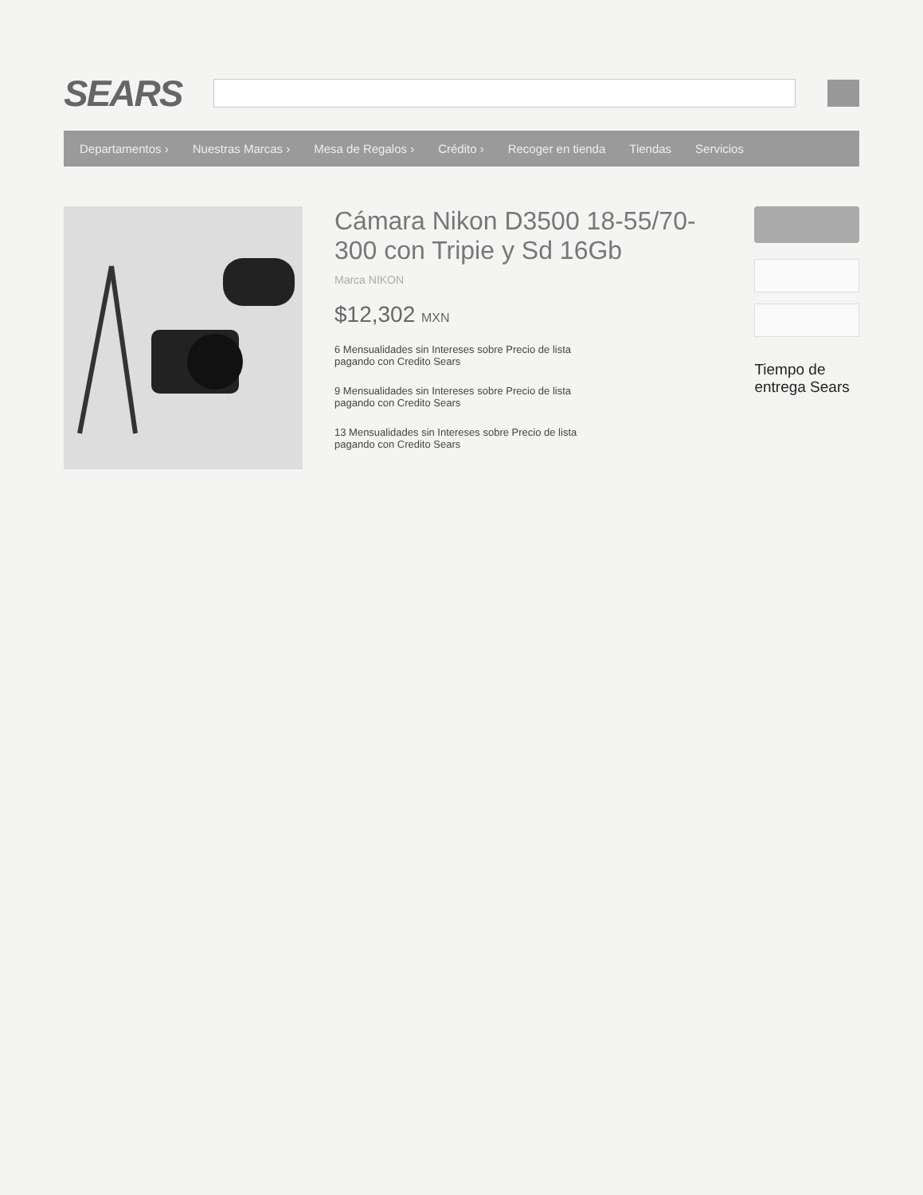SEARS
Departamentos › Nuestras Marcas › Mesa de Regalos › Crédito › Recoger en tienda Tiendas Servicios
Cámara Nikon D3500 18-55/70-300 con Tripie y Sd 16Gb
Marca NIKON
$12,302 MXN
6 Mensualidades sin Intereses sobre Precio de lista
pagando con Credito Sears
9 Mensualidades sin Intereses sobre Precio de lista
pagando con Credito Sears
13 Mensualidades sin Intereses sobre Precio de lista
pagando con Credito Sears
Tiempo de entrega Sears